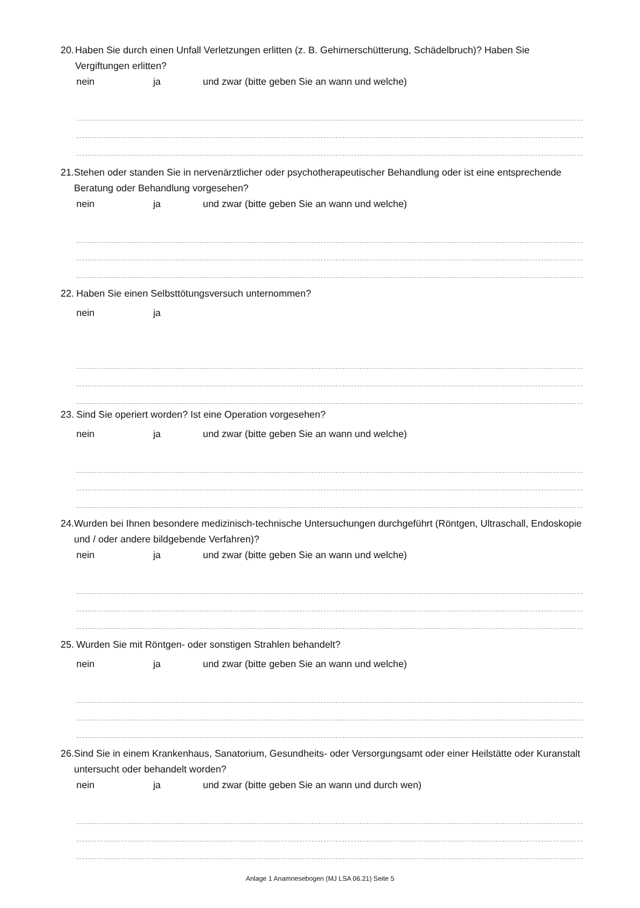20. Haben Sie durch einen Unfall Verletzungen erlitten (z. B. Gehirnerschütterung, Schädelbruch)? Haben Sie Vergiftungen erlitten?
nein ja und zwar (bitte geben Sie an wann und welche)
21. Stehen oder standen Sie in nervenärztlicher oder psychotherapeutischer Behandlung oder ist eine entsprechende Beratung oder Behandlung vorgesehen?
nein ja und zwar (bitte geben Sie an wann und welche)
22. Haben Sie einen Selbsttötungsversuch unternommen?
nein ja
23. Sind Sie operiert worden? Ist eine Operation vorgesehen?
nein ja und zwar (bitte geben Sie an wann und welche)
24. Wurden bei Ihnen besondere medizinisch-technische Untersuchungen durchgeführt (Röntgen, Ultraschall, Endoskopie und / oder andere bildgebende Verfahren)?
nein ja und zwar (bitte geben Sie an wann und welche)
25. Wurden Sie mit Röntgen- oder sonstigen Strahlen behandelt?
nein ja und zwar (bitte geben Sie an wann und welche)
26. Sind Sie in einem Krankenhaus, Sanatorium, Gesundheits- oder Versorgungsamt oder einer Heilstätte oder Kuranstalt untersucht oder behandelt worden?
nein ja und zwar (bitte geben Sie an wann und durch wen)
Anlage 1 Anamnesebogen (MJ LSA 06.21) Seite 5